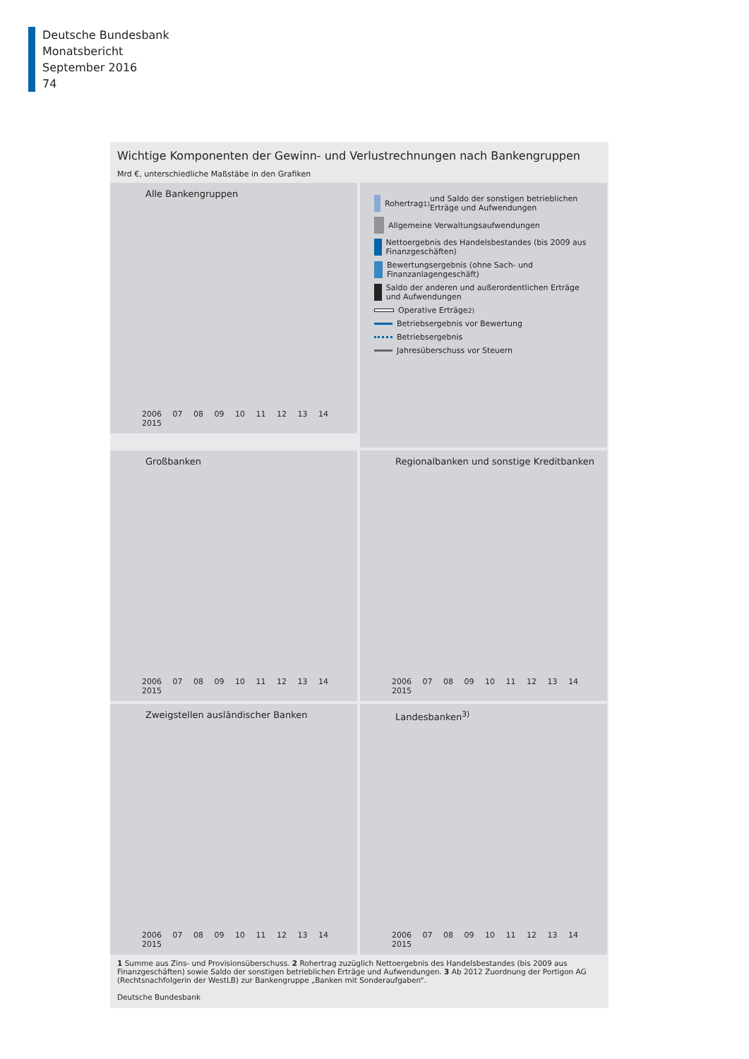Deutsche Bundesbank
Monatsbericht
September 2016
74
Wichtige Komponenten der Gewinn- und Verlustrechnungen nach Bankengruppen
Mrd €, unterschiedliche Maßstäbe in den Grafiken
Alle Bankengruppen
2006 07 08 09 10 11 12 13 14 2015
Rohertrag<sup>1)</sup> und Saldo der sonstigen betrieblichen Erträge und Aufwendungen
Allgemeine Verwaltungsaufwendungen
Nettoergebnis des Handelsbestandes (bis 2009 aus Finanzgeschäften)
Bewertungsergebnis (ohne Sach- und Finanzanlagengeschäft)
Saldo der anderen und außerordentlichen Erträge und Aufwendungen
Operative Erträge<sup>2)</sup>
Betriebsergebnis vor Bewertung
Betriebsergebnis
Jahresüberschuss vor Steuern
Großbanken
2006 07 08 09 10 11 12 13 14 2015
Regionalbanken und sonstige Kreditbanken
2006 07 08 09 10 11 12 13 14 2015
Zweigstellen ausländischer Banken
2006 07 08 09 10 11 12 13 14 2015
Landesbanken<sup>3)</sup>
2006 07 08 09 10 11 12 13 14 2015
1 Summe aus Zins- und Provisionsüberschuss. 2 Rohertrag zuzüglich Nettoergebnis des Handelsbestandes (bis 2009 aus Finanzgeschäften) sowie Saldo der sonstigen betrieblichen Erträge und Aufwendungen. 3 Ab 2012 Zuordnung der Portigon AG (Rechtsnachfolgerin der WestLB) zur Bankengruppe „Banken mit Sonderaufgaben“.
Deutsche Bundesbank